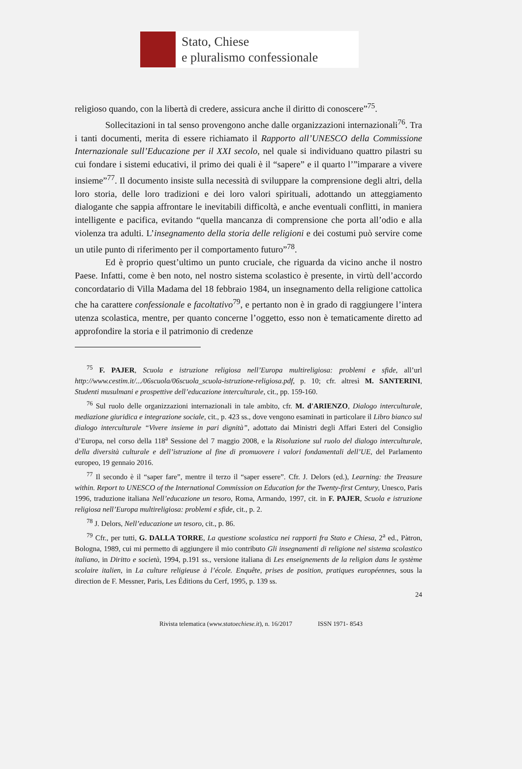Stato, Chiese
e pluralismo confessionale
religioso quando, con la libertà di credere, assicura anche il diritto di conoscere”<sup>75</sup>.
Sollecitazioni in tal senso provengono anche dalle organizzazioni internazionali<sup>76</sup>. Tra i tanti documenti, merita di essere richiamato il Rapporto all’UNESCO della Commissione Internazionale sull’Educazione per il XXI secolo, nel quale si individuano quattro pilastri su cui fondare i sistemi educativi, il primo dei quali è il “sapere” e il quarto l’”imparare a vivere insieme”<sup>77</sup>. Il documento insiste sulla necessità di sviluppare la comprensione degli altri, della loro storia, delle loro tradizioni e dei loro valori spirituali, adottando un atteggiamento dialogante che sappia affrontare le inevitabili difficoltà, e anche eventuali conflitti, in maniera intelligente e pacifica, evitando “quella mancanza di comprensione che porta all’odio e alla violenza tra adulti. L’insegnamento della storia delle religioni e dei costumi può servire come un utile punto di riferimento per il comportamento futuro”<sup>78</sup>.
Ed è proprio quest’ultimo un punto cruciale, che riguarda da vicino anche il nostro Paese. Infatti, come è ben noto, nel nostro sistema scolastico è presente, in virtù dell’accordo concordatario di Villa Madama del 18 febbraio 1984, un insegnamento della religione cattolica che ha carattere confessionale e facoltativo<sup>79</sup>, e pertanto non è in grado di raggiungere l’intera utenza scolastica, mentre, per quanto concerne l’oggetto, esso non è tematicamente diretto ad approfondire la storia e il patrimonio di credenze
<sup>75</sup> F. PAJER, Scuola e istruzione religiosa nell’Europa multireligiosa: problemi e sfide, all’url http://www.cestim.it/.../06scuola/06scuola_scuola-istruzione-religiosa.pdf, p. 10; cfr. altresì M. SANTERINI, Studenti musulmani e prospettive dell’educazione interculturale, cit., pp. 159-160.
<sup>76</sup> Sul ruolo delle organizzazioni internazionali in tale ambito, cfr. M. d'ARIENZO, Dialogo interculturale, mediazione giuridica e integrazione sociale, cit., p. 423 ss., dove vengono esaminati in particolare il Libro bianco sul dialogo interculturale “Vivere insieme in pari dignità”, adottato dai Ministri degli Affari Esteri del Consiglio d’Europa, nel corso della 118<sup>a</sup> Sessione del 7 maggio 2008, e la Risoluzione sul ruolo del dialogo interculturale, della diversità culturale e dell’istruzione al fine di promuovere i valori fondamentali dell’UE, del Parlamento europeo, 19 gennaio 2016.
<sup>77</sup> Il secondo è il “saper fare”, mentre il terzo il “saper essere”. Cfr. J. Delors (ed.), Learning: the Treasure within. Report to UNESCO of the International Commission on Education for the Twenty-first Century, Unesco, Paris 1996, traduzione italiana Nell’educazione un tesoro, Roma, Armando, 1997, cit. in F. PAJER, Scuola e istruzione religiosa nell’Europa multireligiosa: problemi e sfide, cit., p. 2.
<sup>78</sup> J. Delors, Nell’educazione un tesoro, cit., p. 86.
<sup>79</sup> Cfr., per tutti, G. DALLA TORRE, La questione scolastica nei rapporti fra Stato e Chiesa, 2<sup>a</sup> ed., Pàtron, Bologna, 1989, cui mi permetto di aggiungere il mio contributo Gli insegnamenti di religione nel sistema scolastico italiano, in Diritto e società, 1994, p.191 ss., versione italiana di Les enseignements de la religion dans le système scolaire italien, in La culture religieuse à l’école. Enquête, prises de position, pratiques européennes, sous la direction de F. Messner, Paris, Les Éditions du Cerf, 1995, p. 139 ss.
24
Rivista telematica (www.statoechiese.it), n. 16/2017 ISSN 1971- 8543